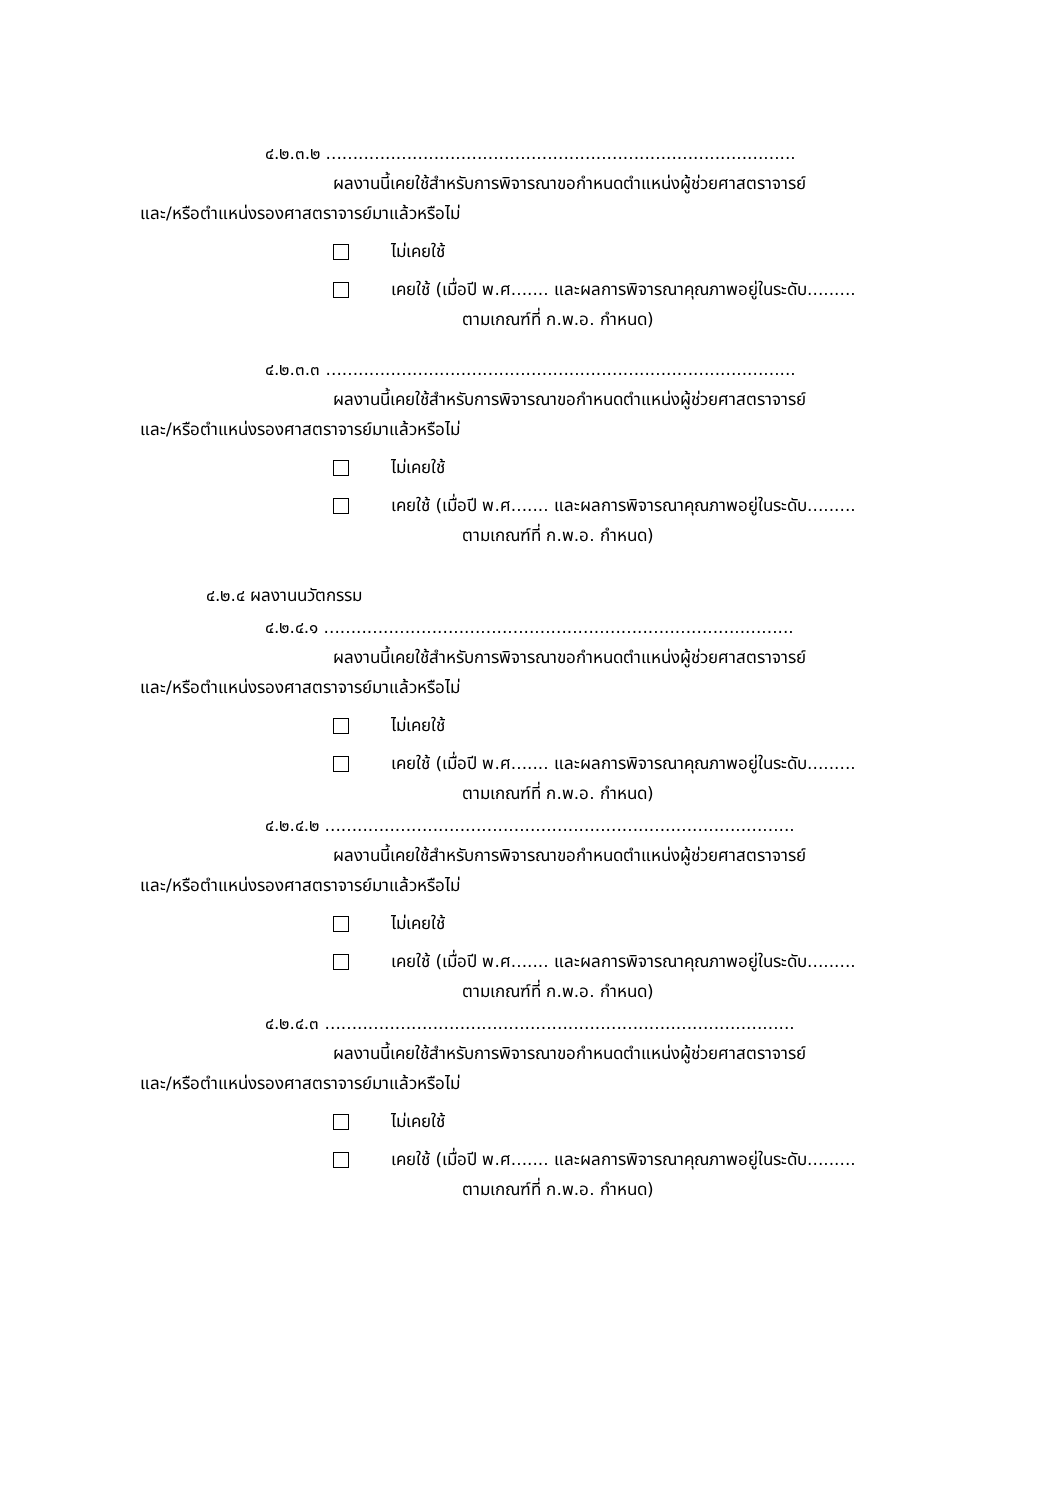๔.๒.๓.๒ .......................................................................................
ผลงานนี้เคยใช้สำหรับการพิจารณาขอกำหนดตำแหน่งผู้ช่วยศาสตราจารย์
และ/หรือตำแหน่งรองศาสตราจารย์มาแล้วหรือไม่
ไม่เคยใช้
เคยใช้ (เมื่อปี พ.ศ....... และผลการพิจารณาคุณภาพอยู่ในระดับ.........
ตามเกณฑ์ที่ ก.พ.อ. กำหนด)
๔.๒.๓.๓ .......................................................................................
ผลงานนี้เคยใช้สำหรับการพิจารณาขอกำหนดตำแหน่งผู้ช่วยศาสตราจารย์
และ/หรือตำแหน่งรองศาสตราจารย์มาแล้วหรือไม่
ไม่เคยใช้
เคยใช้ (เมื่อปี พ.ศ....... และผลการพิจารณาคุณภาพอยู่ในระดับ.........
ตามเกณฑ์ที่ ก.พ.อ. กำหนด)
๔.๒.๔ ผลงานนวัตกรรม
๔.๒.๔.๑ .......................................................................................
ผลงานนี้เคยใช้สำหรับการพิจารณาขอกำหนดตำแหน่งผู้ช่วยศาสตราจารย์
และ/หรือตำแหน่งรองศาสตราจารย์มาแล้วหรือไม่
ไม่เคยใช้
เคยใช้ (เมื่อปี พ.ศ....... และผลการพิจารณาคุณภาพอยู่ในระดับ.........
ตามเกณฑ์ที่ ก.พ.อ. กำหนด)
๔.๒.๔.๒ .......................................................................................
ผลงานนี้เคยใช้สำหรับการพิจารณาขอกำหนดตำแหน่งผู้ช่วยศาสตราจารย์
และ/หรือตำแหน่งรองศาสตราจารย์มาแล้วหรือไม่
ไม่เคยใช้
เคยใช้ (เมื่อปี พ.ศ....... และผลการพิจารณาคุณภาพอยู่ในระดับ.........
ตามเกณฑ์ที่ ก.พ.อ. กำหนด)
๔.๒.๔.๓ .......................................................................................
ผลงานนี้เคยใช้สำหรับการพิจารณาขอกำหนดตำแหน่งผู้ช่วยศาสตราจารย์
และ/หรือตำแหน่งรองศาสตราจารย์มาแล้วหรือไม่
ไม่เคยใช้
เคยใช้ (เมื่อปี พ.ศ....... และผลการพิจารณาคุณภาพอยู่ในระดับ.........
ตามเกณฑ์ที่ ก.พ.อ. กำหนด)